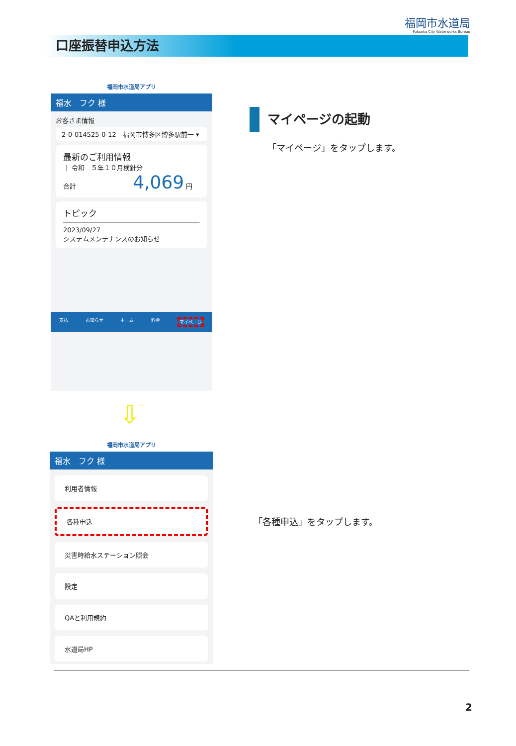福岡市水道局
Fukuoka City Waterworks Bureau
口座振替申込方法
福岡市水道局アプリ
福水　フク 様
お客さま情報
2-0-014525-0-12　福岡市博多区博多駅前一 ▾
最新のご利用情報
｜ 令和　５年１０月検針分
合計 4,069 円
トピック
2023/09/27
システムメンテナンスのお知らせ
支払 お知らせ ホーム 料金 マイページ
⇩
福岡市水道局アプリ
福水　フク 様
利用者情報
各種申込
災害時給水ステーション照会
設定
QAと利用規約
水道局HP
マイページの起動
「マイページ」をタップします。
「各種申込」をタップします。
2